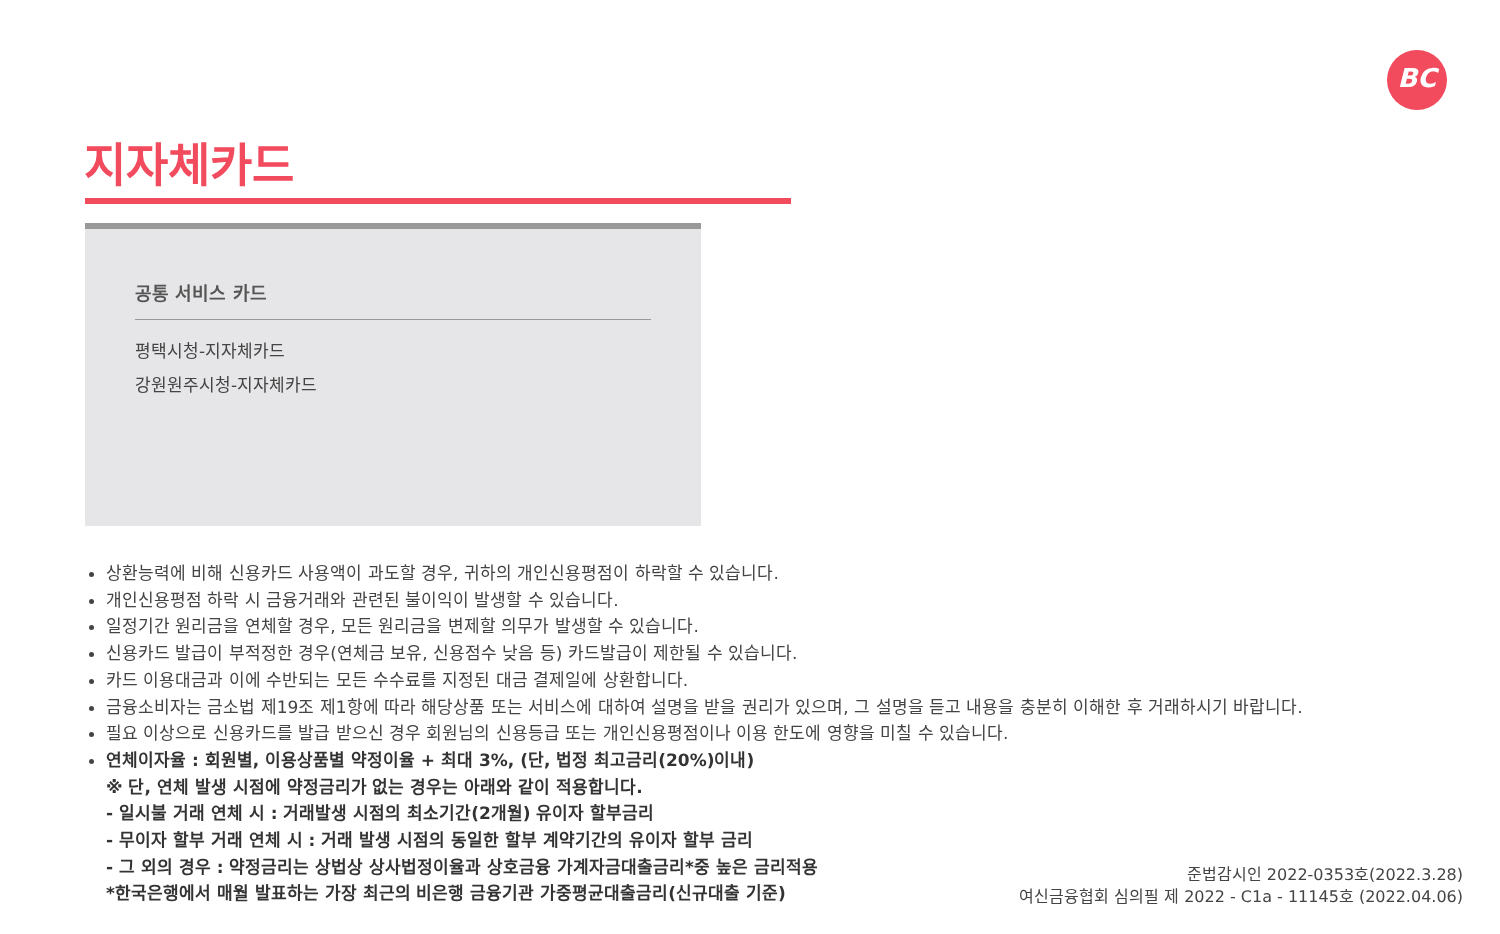BC
지자체카드
공통 서비스 카드
평택시청-지자체카드
강원원주시청-지자체카드
상환능력에 비해 신용카드 사용액이 과도할 경우, 귀하의 개인신용평점이 하락할 수 있습니다.
개인신용평점 하락 시 금융거래와 관련된 불이익이 발생할 수 있습니다.
일정기간 원리금을 연체할 경우, 모든 원리금을 변제할 의무가 발생할 수 있습니다.
신용카드 발급이 부적정한 경우(연체금 보유, 신용점수 낮음 등) 카드발급이 제한될 수 있습니다.
카드 이용대금과 이에 수반되는 모든 수수료를 지정된 대금 결제일에 상환합니다.
금융소비자는 금소법 제19조 제1항에 따라 해당상품 또는 서비스에 대하여 설명을 받을 권리가 있으며, 그 설명을 듣고 내용을 충분히 이해한 후 거래하시기 바랍니다.
필요 이상으로 신용카드를 발급 받으신 경우 회원님의 신용등급 또는 개인신용평점이나 이용 한도에 영향을 미칠 수 있습니다.
연체이자율 : 회원별, 이용상품별 약정이율 + 최대 3%, (단, 법정 최고금리(20%)이내)
※ 단, 연체 발생 시점에 약정금리가 없는 경우는 아래와 같이 적용합니다.
- 일시불 거래 연체 시 : 거래발생 시점의 최소기간(2개월) 유이자 할부금리
- 무이자 할부 거래 연체 시 : 거래 발생 시점의 동일한 할부 계약기간의 유이자 할부 금리
- 그 외의 경우 : 약정금리는 상법상 상사법정이율과 상호금융 가계자금대출금리*중 높은 금리적용
*한국은행에서 매월 발표하는 가장 최근의 비은행 금융기관 가중평균대출금리(신규대출 기준)
준법감시인 2022-0353호(2022.3.28)
여신금융협회 심의필 제 2022 - C1a - 11145호 (2022.04.06)